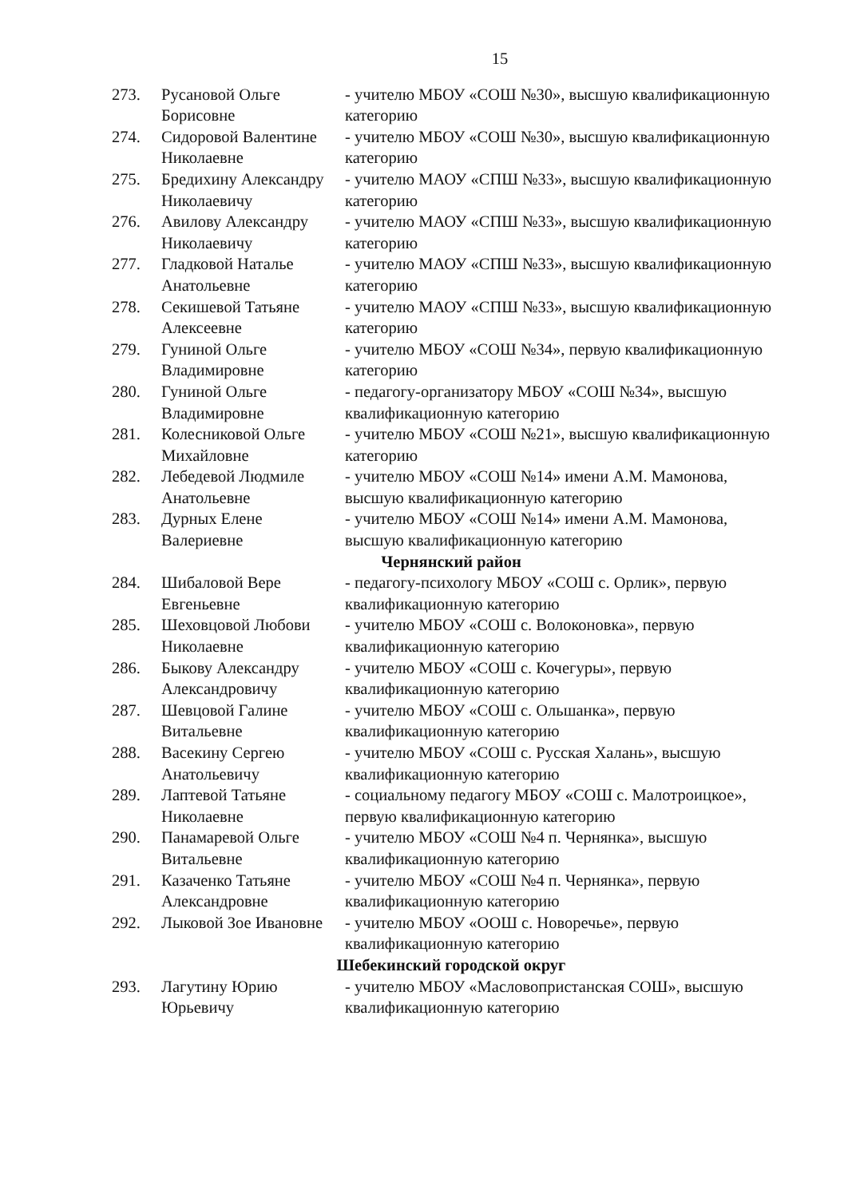15
| 273. | Русановой Ольге Борисовне | - учителю МБОУ «СОШ №30», высшую квалификационную категорию |
| 274. | Сидоровой Валентине Николаевне | - учителю МБОУ «СОШ №30», высшую квалификационную категорию |
| 275. | Бредихину Александру Николаевичу | - учителю МАОУ «СПШ №33», высшую квалификационную категорию |
| 276. | Авилову Александру Николаевичу | - учителю МАОУ «СПШ №33», высшую квалификационную категорию |
| 277. | Гладковой Наталье Анатольевне | - учителю МАОУ «СПШ №33», высшую квалификационную категорию |
| 278. | Секишевой Татьяне Алексеевне | - учителю МАОУ «СПШ №33», высшую квалификационную категорию |
| 279. | Гуниной Ольге Владимировне | - учителю МБОУ «СОШ №34», первую квалификационную категорию |
| 280. | Гуниной Ольге Владимировне | - педагогу-организатору МБОУ «СОШ №34», высшую квалификационную категорию |
| 281. | Колесниковой Ольге Михайловне | - учителю МБОУ «СОШ №21», высшую квалификационную категорию |
| 282. | Лебедевой Людмиле Анатольевне | - учителю МБОУ «СОШ №14» имени А.М. Мамонова, высшую квалификационную категорию |
| 283. | Дурных Елене Валериевне | - учителю МБОУ «СОШ №14» имени А.М. Мамонова, высшую квалификационную категорию |
| Чернянский район | | |
| 284. | Шибаловой Вере Евгеньевне | - педагогу-психологу МБОУ «СОШ с. Орлик», первую квалификационную категорию |
| 285. | Шеховцовой Любови Николаевне | - учителю МБОУ «СОШ с. Волоконовка», первую квалификационную категорию |
| 286. | Быкову Александру Александровичу | - учителю МБОУ «СОШ с. Кочегуры», первую квалификационную категорию |
| 287. | Шевцовой Галине Витальевне | - учителю МБОУ «СОШ с. Ольшанка», первую квалификационную категорию |
| 288. | Васекину Сергею Анатольевичу | - учителю МБОУ «СОШ с. Русская Халань», высшую квалификационную категорию |
| 289. | Лаптевой Татьяне Николаевне | - социальному педагогу МБОУ «СОШ с. Малотроицкое», первую квалификационную категорию |
| 290. | Панамаревой Ольге Витальевне | - учителю МБОУ «СОШ №4 п. Чернянка», высшую квалификационную категорию |
| 291. | Казаченко Татьяне Александровне | - учителю МБОУ «СОШ №4 п. Чернянка», первую квалификационную категорию |
| 292. | Лыковой Зое Ивановне | - учителю МБОУ «ООШ с. Новоречье», первую квалификационную категорию |
| Шебекинский городской округ | | |
| 293. | Лагутину Юрию Юрьевичу | - учителю МБОУ «Масловопристанская СОШ», высшую квалификационную категорию |